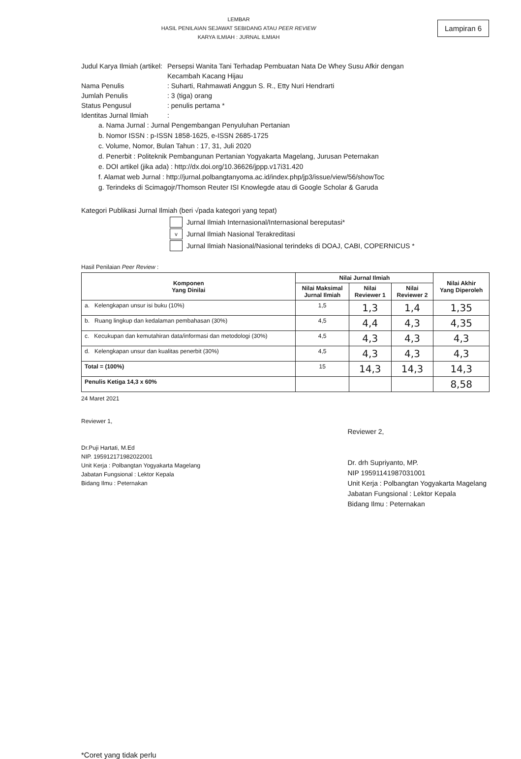LEMBAR
HASIL PENILAIAN SEJAWAT SEBIDANG ATAU PEER REVIEW
KARYA ILMIAH : JURNAL ILMIAH
Lampiran 6
Judul Karya Ilmiah (artikel:
Persepsi Wanita Tani Terhadap Pembuatan Nata De Whey Susu Afkir dengan
Kecambah Kacang Hijau
Nama Penulis : Suharti, Rahmawati Anggun S. R., Etty Nuri Hendrarti
Jumlah Penulis : 3 (tiga) orang
Status Pengusul : penulis pertama *
Identitas Jurnal Ilmiah
:
a. Nama Jurnal : Jurnal Pengembangan Penyuluhan Pertanian
b. Nomor ISSN : p-ISSN 1858-1625, e-ISSN 2685-1725
c. Volume, Nomor, Bulan Tahun : 17, 31, Juli 2020
d. Penerbit : Politeknik Pembangunan Pertanian Yogyakarta Magelang, Jurusan Peternakan
e. DOI artikel (jika ada) : http://dx.doi.org/10.36626/jppp.v17i31.420
f. Alamat web Jurnal : http://jurnal.polbangtanyoma.ac.id/index.php/jp3/issue/view/56/showToc
g. Terindeks di Scimagojr/Thomson Reuter ISI Knowlegde atau di Google Scholar & Garuda
Kategori Publikasi Jurnal Ilmiah (beri √pada kategori yang tepat)
Jurnal Ilmiah Internasional/Internasional bereputasi*
v
Jurnal Ilmiah Nasional Terakreditasi
Jurnal Ilmiah Nasional/Nasional terindeks di DOAJ, CABI, COPERNICUS *
Hasil Penilaian Peer Review :
| Komponen Yang Dinilai | Nilai Jurnal Ilmiah | | | Nilai Akhir Yang Diperoleh |
| --- | --- | --- | --- | --- |
| | Nilai Maksimal Jurnal Ilmiah | Nilai Reviewer 1 | Nilai Reviewer 2 | |
| a. Kelengkapan unsur isi buku (10%) | 1,5 | 1,3 | 1,4 | 1,35 |
| b. Ruang lingkup dan kedalaman pembahasan (30%) | 4,5 | 4,4 | 4,3 | 4,35 |
| c. Kecukupan dan kemutahiran data/informasi dan metodologi (30%) | 4,5 | 4,3 | 4,3 | 4,3 |
| d. Kelengkapan unsur dan kualitas penerbit (30%) | 4,5 | 4,3 | 4,3 | 4,3 |
| Total = (100%) | 15 | 14,3 | 14,3 | 14,3 |
| Penulis Ketiga 14,3 x 60% | | | | 8,58 |
24 Maret 2021
Reviewer 1,
Dr.Puji Hartati, M.Ed
NIP. 195912171982022001
Unit Kerja : Polbangtan Yogyakarta Magelang
Jabatan Fungsional : Lektor Kepala
Bidang Ilmu : Peternakan
Reviewer 2,
Dr. drh Supriyanto, MP.
NIP 19591141987031001
Unit Kerja : Polbangtan Yogyakarta Magelang
Jabatan Fungsional : Lektor Kepala
Bidang Ilmu : Peternakan
*Coret yang tidak perlu